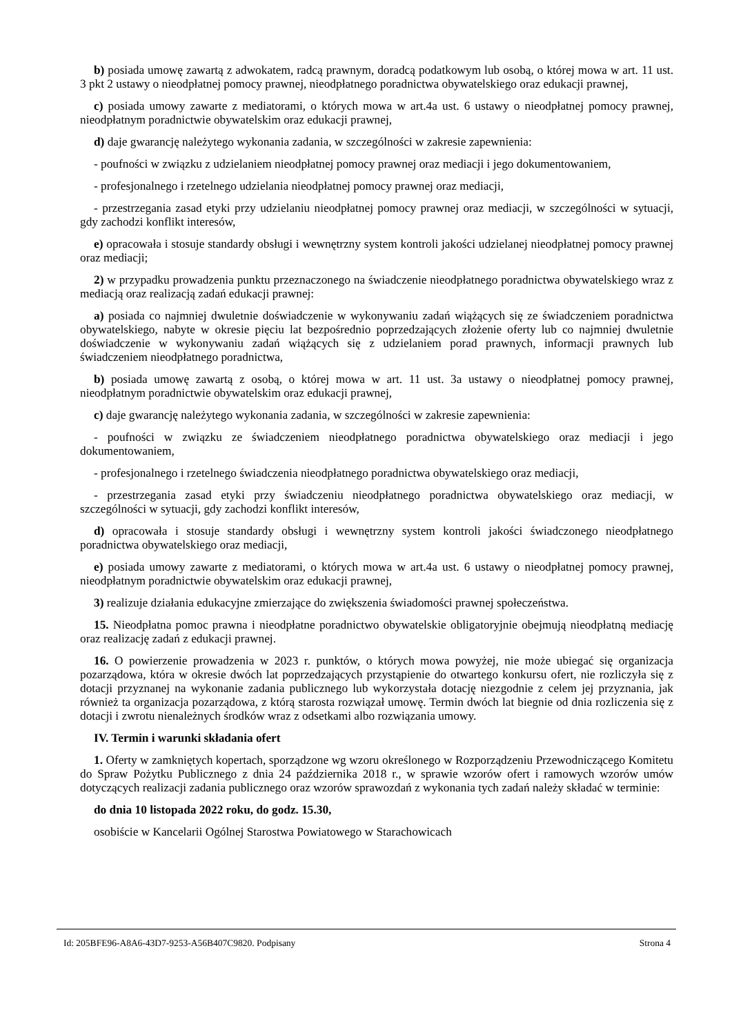b) posiada umowę zawartą z adwokatem, radcą prawnym, doradcą podatkowym lub osobą, o której mowa w art. 11 ust. 3 pkt 2 ustawy o nieodpłatnej pomocy prawnej, nieodpłatnego poradnictwa obywatelskiego oraz edukacji prawnej,
c) posiada umowy zawarte z mediatorami, o których mowa w art.4a ust. 6 ustawy o nieodpłatnej pomocy prawnej, nieodpłatnym poradnictwie obywatelskim oraz edukacji prawnej,
d) daje gwarancję należytego wykonania zadania, w szczególności w zakresie zapewnienia:
- poufności w związku z udzielaniem nieodpłatnej pomocy prawnej oraz mediacji i jego dokumentowaniem,
- profesjonalnego i rzetelnego udzielania nieodpłatnej pomocy prawnej oraz mediacji,
- przestrzegania zasad etyki przy udzielaniu nieodpłatnej pomocy prawnej oraz mediacji, w szczególności w sytuacji, gdy zachodzi konflikt interesów,
e) opracowała i stosuje standardy obsługi i wewnętrzny system kontroli jakości udzielanej nieodpłatnej pomocy prawnej oraz mediacji;
2) w przypadku prowadzenia punktu przeznaczonego na świadczenie nieodpłatnego poradnictwa obywatelskiego wraz z mediacją oraz realizacją zadań edukacji prawnej:
a) posiada co najmniej dwuletnie doświadczenie w wykonywaniu zadań wiążących się ze świadczeniem poradnictwa obywatelskiego, nabyte w okresie pięciu lat bezpośrednio poprzedzających złożenie oferty lub co najmniej dwuletnie doświadczenie w wykonywaniu zadań wiążących się z udzielaniem porad prawnych, informacji prawnych lub świadczeniem nieodpłatnego poradnictwa,
b) posiada umowę zawartą z osobą, o której mowa w art. 11 ust. 3a ustawy o nieodpłatnej pomocy prawnej, nieodpłatnym poradnictwie obywatelskim oraz edukacji prawnej,
c) daje gwarancję należytego wykonania zadania, w szczególności w zakresie zapewnienia:
- poufności w związku ze świadczeniem nieodpłatnego poradnictwa obywatelskiego oraz mediacji i jego dokumentowaniem,
- profesjonalnego i rzetelnego świadczenia nieodpłatnego poradnictwa obywatelskiego oraz mediacji,
- przestrzegania zasad etyki przy świadczeniu nieodpłatnego poradnictwa obywatelskiego oraz mediacji, w szczególności w sytuacji, gdy zachodzi konflikt interesów,
d) opracowała i stosuje standardy obsługi i wewnętrzny system kontroli jakości świadczonego nieodpłatnego poradnictwa obywatelskiego oraz mediacji,
e) posiada umowy zawarte z mediatorami, o których mowa w art.4a ust. 6 ustawy o nieodpłatnej pomocy prawnej, nieodpłatnym poradnictwie obywatelskim oraz edukacji prawnej,
3) realizuje działania edukacyjne zmierzające do zwiększenia świadomości prawnej społeczeństwa.
15. Nieodpłatna pomoc prawna i nieodpłatne poradnictwo obywatelskie obligatoryjnie obejmują nieodpłatną mediację oraz realizację zadań z edukacji prawnej.
16. O powierzenie prowadzenia w 2023 r. punktów, o których mowa powyżej, nie może ubiegać się organizacja pozarządowa, która w okresie dwóch lat poprzedzających przystąpienie do otwartego konkursu ofert, nie rozliczyła się z dotacji przyznanej na wykonanie zadania publicznego lub wykorzystała dotację niezgodnie z celem jej przyznania, jak również ta organizacja pozarządowa, z którą starosta rozwiązał umowę. Termin dwóch lat biegnie od dnia rozliczenia się z dotacji i zwrotu nienależnych środków wraz z odsetkami albo rozwiązania umowy.
IV. Termin i warunki składania ofert
1. Oferty w zamkniętych kopertach, sporządzone wg wzoru określonego w Rozporządzeniu Przewodniczącego Komitetu do Spraw Pożytku Publicznego z dnia 24 października 2018 r., w sprawie wzorów ofert i ramowych wzorów umów dotyczących realizacji zadania publicznego oraz wzorów sprawozdań z wykonania tych zadań należy składać w terminie:
do dnia 10 listopada 2022 roku, do godz. 15.30,
osobiście w Kancelarii Ogólnej Starostwa Powiatowego w Starachowicach
Id: 205BFE96-A8A6-43D7-9253-A56B407C9820. Podpisany Strona 4